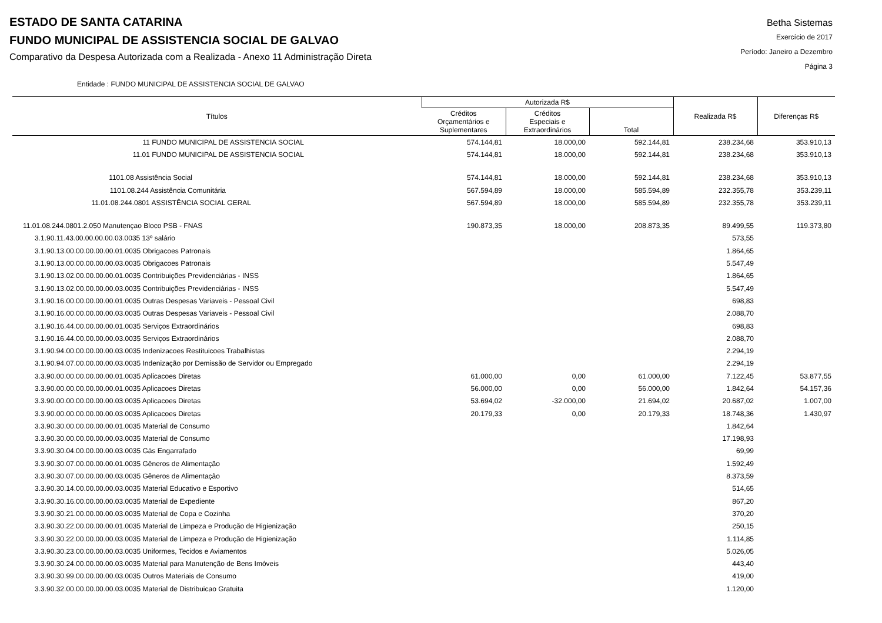ESTADO DE SANTA CATARINA
FUNDO MUNICIPAL DE ASSISTENCIA SOCIAL DE GALVAO
Comparativo da Despesa Autorizada com a Realizada - Anexo 11 Administração Direta
Betha Sistemas
Exercício de 2017
Período: Janeiro a Dezembro
Página 3
Entidade : FUNDO MUNICIPAL DE ASSISTENCIA SOCIAL DE GALVAO
| Títulos | Autorizada R$ | | | Realizada R$ | Diferenças R$ |
| --- | --- | --- | --- | --- | --- |
| | Créditos Orçamentários e Suplementares | Créditos Especiais e Extraordinários | Total | | |
| 11 FUNDO MUNICIPAL DE ASSISTENCIA SOCIAL | 574.144,81 | 18.000,00 | 592.144,81 | 238.234,68 | 353.910,13 |
| 11.01 FUNDO MUNICIPAL DE ASSISTENCIA SOCIAL | 574.144,81 | 18.000,00 | 592.144,81 | 238.234,68 | 353.910,13 |
| 1101.08 Assistência Social | 574.144,81 | 18.000,00 | 592.144,81 | 238.234,68 | 353.910,13 |
| 1101.08.244 Assistência Comunitária | 567.594,89 | 18.000,00 | 585.594,89 | 232.355,78 | 353.239,11 |
| 11.01.08.244.0801 ASSISTÊNCIA SOCIAL GERAL | 567.594,89 | 18.000,00 | 585.594,89 | 232.355,78 | 353.239,11 |
| 11.01.08.244.0801.2.050 Manutençao Bloco PSB - FNAS | 190.873,35 | 18.000,00 | 208.873,35 | 89.499,55 | 119.373,80 |
| 3.1.90.11.43.00.00.00.00.03.0035 13º salário | | | | 573,55 | |
| 3.1.90.13.00.00.00.00.00.01.0035 Obrigacoes Patronais | | | | 1.864,65 | |
| 3.1.90.13.00.00.00.00.00.03.0035 Obrigacoes Patronais | | | | 5.547,49 | |
| 3.1.90.13.02.00.00.00.00.01.0035 Contribuições Previdenciárias - INSS | | | | 1.864,65 | |
| 3.1.90.13.02.00.00.00.00.03.0035 Contribuições Previdenciárias - INSS | | | | 5.547,49 | |
| 3.1.90.16.00.00.00.00.00.01.0035 Outras Despesas Variaveis - Pessoal Civil | | | | 698,83 | |
| 3.1.90.16.00.00.00.00.00.03.0035 Outras Despesas Variaveis - Pessoal Civil | | | | 2.088,70 | |
| 3.1.90.16.44.00.00.00.00.01.0035 Serviços Extraordinários | | | | 698,83 | |
| 3.1.90.16.44.00.00.00.00.03.0035 Serviços Extraordinários | | | | 2.088,70 | |
| 3.1.90.94.00.00.00.00.00.03.0035 Indenizacoes Restituicoes Trabalhistas | | | | 2.294,19 | |
| 3.1.90.94.07.00.00.00.00.03.0035 Indenização por Demissão de Servidor ou Empregado | | | | 2.294,19 | |
| 3.3.90.00.00.00.00.00.00.01.0035 Aplicacoes Diretas | 61.000,00 | 0,00 | 61.000,00 | 7.122,45 | 53.877,55 |
| 3.3.90.00.00.00.00.00.00.01.0035 Aplicacoes Diretas | 56.000,00 | 0,00 | 56.000,00 | 1.842,64 | 54.157,36 |
| 3.3.90.00.00.00.00.00.00.03.0035 Aplicacoes Diretas | 53.694,02 | -32.000,00 | 21.694,02 | 20.687,02 | 1.007,00 |
| 3.3.90.00.00.00.00.00.00.03.0035 Aplicacoes Diretas | 20.179,33 | 0,00 | 20.179,33 | 18.748,36 | 1.430,97 |
| 3.3.90.30.00.00.00.00.00.01.0035 Material de Consumo | | | | 1.842,64 | |
| 3.3.90.30.00.00.00.00.00.03.0035 Material de Consumo | | | | 17.198,93 | |
| 3.3.90.30.04.00.00.00.00.03.0035 Gás Engarrafado | | | | 69,99 | |
| 3.3.90.30.07.00.00.00.00.01.0035 Gêneros de Alimentação | | | | 1.592,49 | |
| 3.3.90.30.07.00.00.00.00.03.0035 Gêneros de Alimentação | | | | 8.373,59 | |
| 3.3.90.30.14.00.00.00.00.03.0035 Material Educativo e Esportivo | | | | 514,65 | |
| 3.3.90.30.16.00.00.00.00.03.0035 Material de Expediente | | | | 867,20 | |
| 3.3.90.30.21.00.00.00.00.03.0035 Material de Copa e Cozinha | | | | 370,20 | |
| 3.3.90.30.22.00.00.00.00.01.0035 Material de Limpeza e Produção de Higienização | | | | 250,15 | |
| 3.3.90.30.22.00.00.00.00.03.0035 Material de Limpeza e Produção de Higienização | | | | 1.114,85 | |
| 3.3.90.30.23.00.00.00.00.03.0035 Uniformes, Tecidos e Aviamentos | | | | 5.026,05 | |
| 3.3.90.30.24.00.00.00.00.03.0035 Material para Manutenção de Bens Imóveis | | | | 443,40 | |
| 3.3.90.30.99.00.00.00.00.03.0035 Outros Materiais de Consumo | | | | 419,00 | |
| 3.3.90.32.00.00.00.00.00.03.0035 Material de Distribuicao Gratuita | | | | 1.120,00 | |